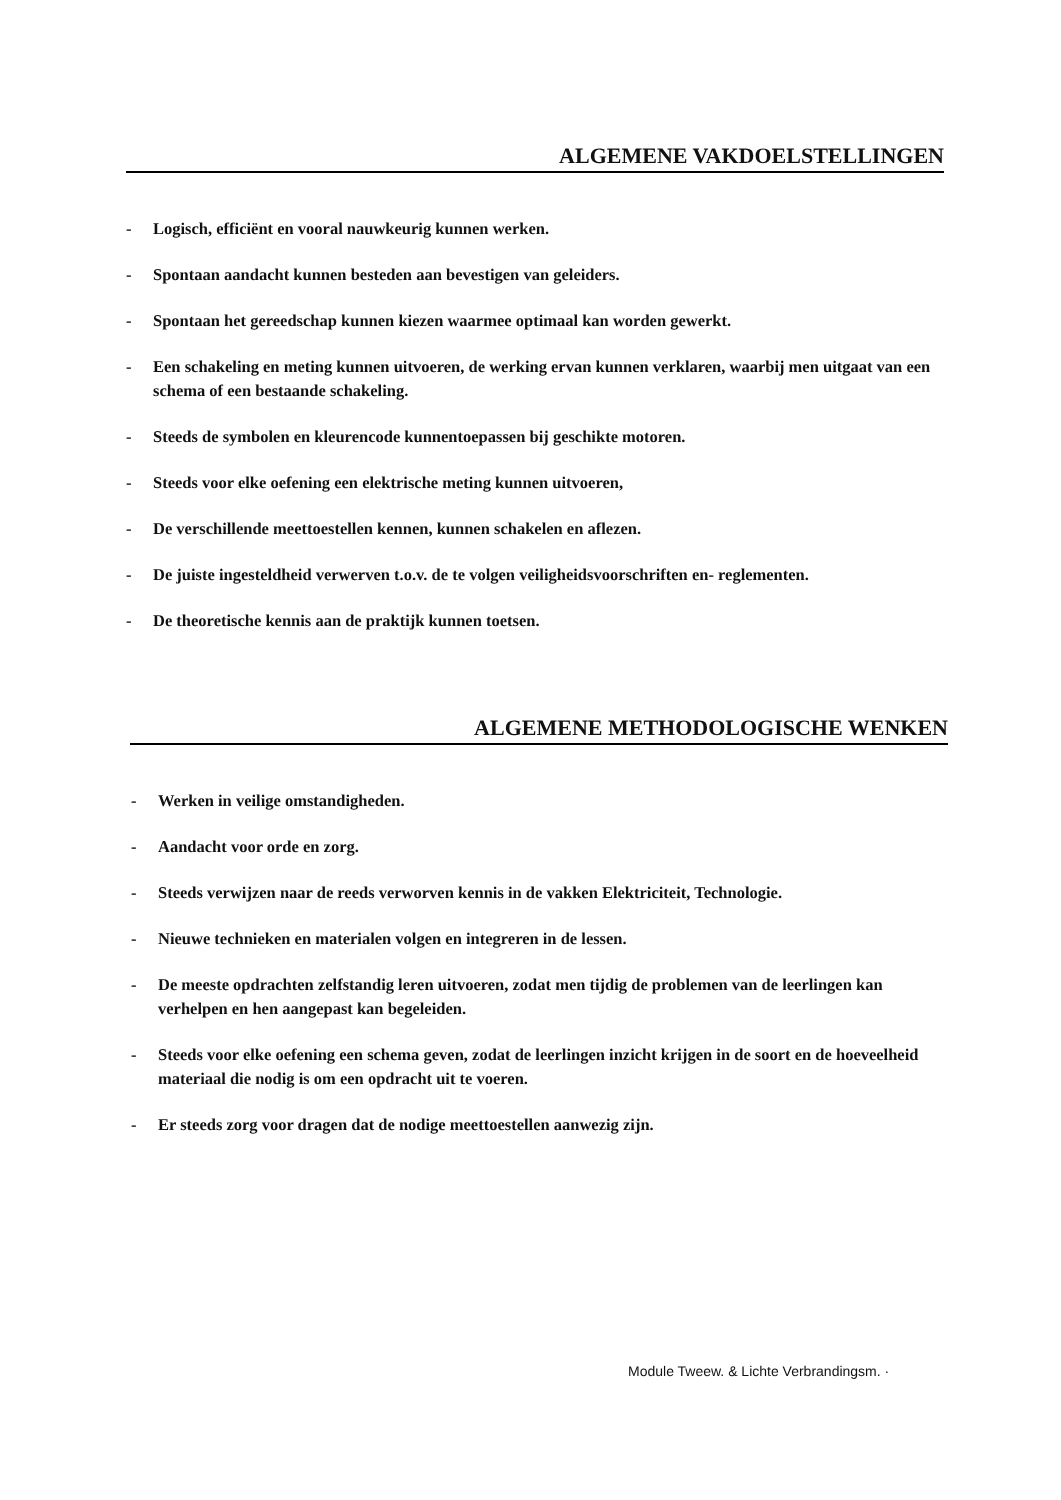ALGEMENE VAKDOELSTELLINGEN
- Logisch, efficiënt en vooral nauwkeurig kunnen werken.
- Spontaan aandacht kunnen besteden aan bevestigen van geleiders.
- Spontaan het gereedschap kunnen kiezen waarmee optimaal kan worden gewerkt.
- Een schakeling en meting kunnen uitvoeren, de werking ervan kunnen verklaren, waarbij men uitgaat van een schema of een bestaande schakeling.
- Steeds de symbolen en kleurencode kunnentoepassen bij geschikte motoren.
- Steeds voor elke oefening een elektrische meting kunnen uitvoeren,
- De verschillende meettoestellen kennen, kunnen schakelen en aflezen.
- De juiste ingesteldheid verwerven t.o.v. de te volgen veiligheidsvoorschriften en- reglementen.
- De theoretische kennis aan de praktijk kunnen toetsen.
ALGEMENE METHODOLOGISCHE WENKEN
- Werken in veilige omstandigheden.
- Aandacht voor orde en zorg.
- Steeds verwijzen naar de reeds verworven kennis in de vakken Elektriciteit, Technologie.
- Nieuwe technieken en materialen volgen en integreren in de lessen.
- De meeste opdrachten zelfstandig leren uitvoeren, zodat men tijdig de problemen van de leerlingen kan verhelpen en hen aangepast kan begeleiden.
- Steeds voor elke oefening een schema geven, zodat de leerlingen inzicht krijgen in de soort en de hoeveelheid materiaal die nodig is om een opdracht uit te voeren.
- Er steeds zorg voor dragen dat de nodige meettoestellen aanwezig zijn.
Module Tweew. & Lichte Verbrandingsm. ·